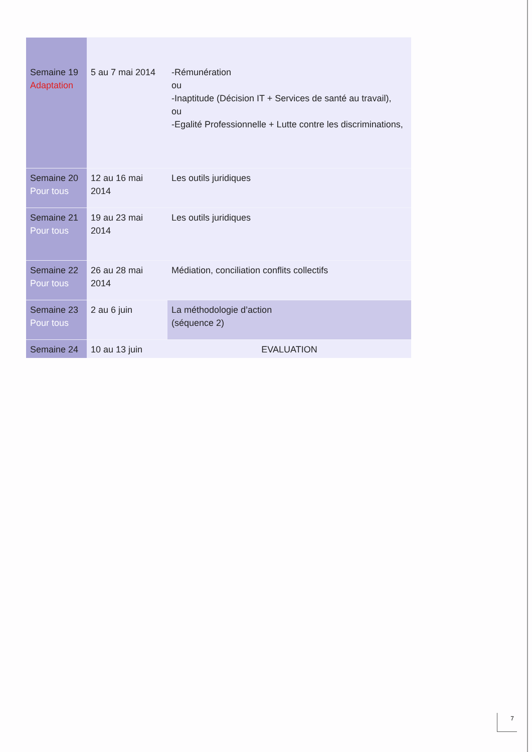| Semaine 19 Adaptation | 5 au 7 mai 2014 | -Rémunération ou -Inaptitude (Décision IT + Services de santé au travail), ou -Egalité Professionnelle + Lutte contre les discriminations, |
| Semaine 20 Pour tous | 12 au 16 mai 2014 | Les outils juridiques |
| Semaine 21 Pour tous | 19 au 23 mai 2014 | Les outils juridiques |
| Semaine 22 Pour tous | 26 au 28 mai 2014 | Médiation, conciliation conflits collectifs |
| Semaine 23 Pour tous | 2 au 6 juin | La méthodologie d’action (séquence 2) |
| Semaine 24 | 10 au 13 juin | EVALUATION |
7